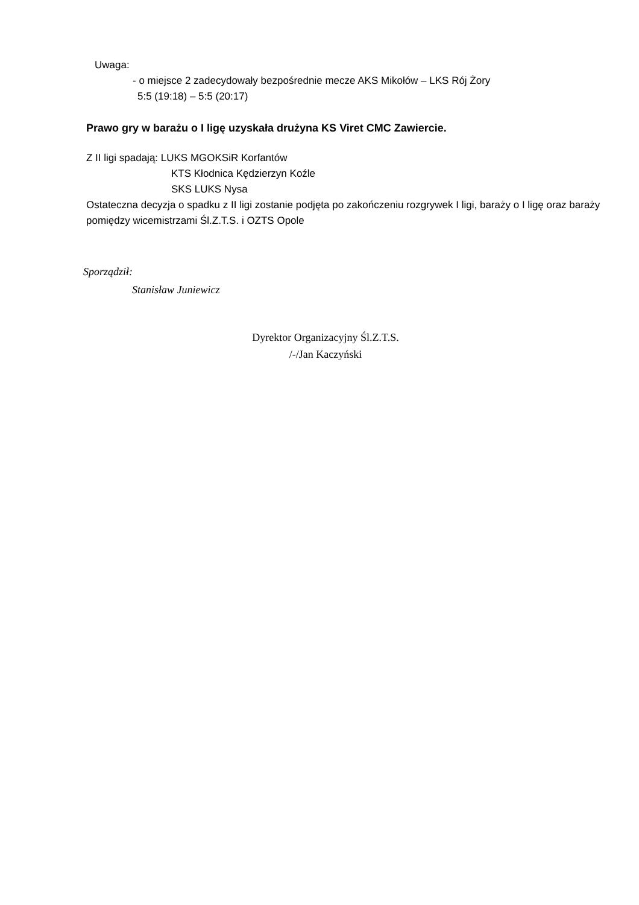Uwaga:
- o miejsce 2 zadecydowały bezpośrednie mecze AKS Mikołów – LKS Rój Żory
5:5 (19:18) – 5:5 (20:17)
Prawo gry w barażu o I ligę uzyskała drużyna KS Viret CMC Zawiercie.
Z II ligi spadają: LUKS MGOKSiR Korfantów
KTS Kłodnica Kędzierzyn Koźle
SKS LUKS Nysa
Ostateczna decyzja o spadku z II ligi zostanie podjęta po zakończeniu rozgrywek I ligi, baraży o I ligę oraz baraży pomiędzy wicemistrzami Śl.Z.T.S. i OZTS Opole
Sporządził:
Stanisław Juniewicz
Dyrektor Organizacyjny Śl.Z.T.S.
/-/Jan Kaczyński